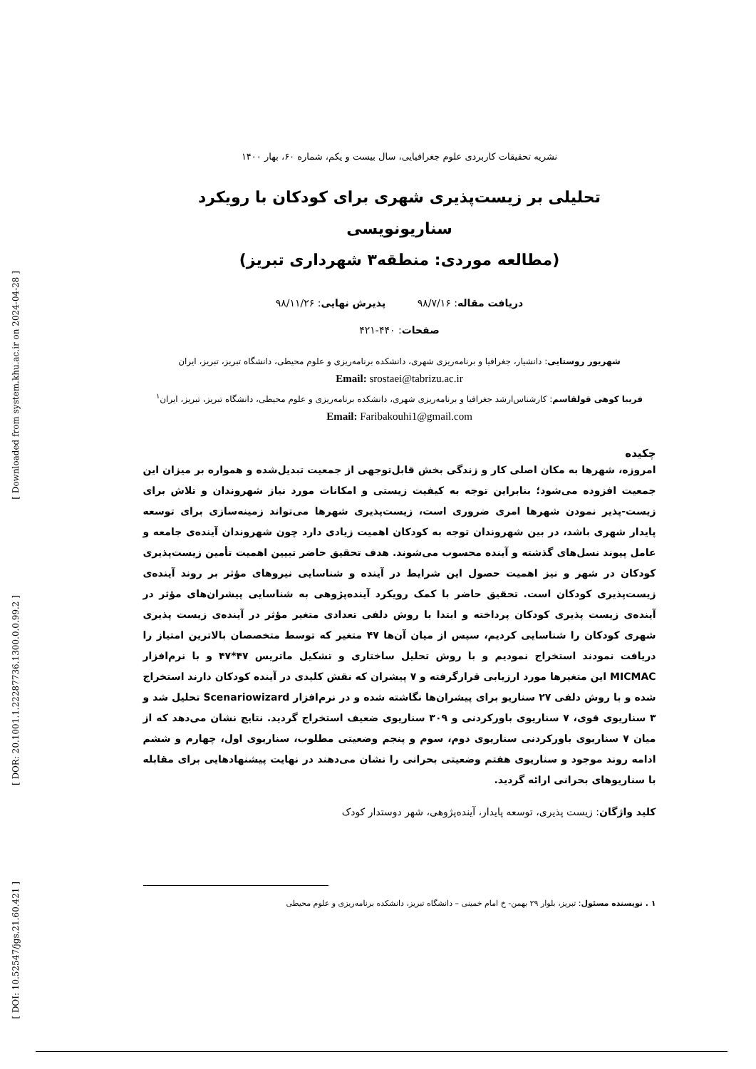[ Downloaded from system.khu.ac.ir on 2024-04-28 ]
[ DOR: 20.1001.1.22287736.1300.0.0.99.2 ]
[ DOI: 10.52547/jgs.21.60.421 ]
نشریه تحقیقات کاربردی علوم جغرافیایی، سال بیست و یکم، شماره ۶۰، بهار ۱۴۰۰
تحلیلی بر زیست‌پذیری شهری برای کودکان با رویکرد سناریونویسی
(مطالعه موردی: منطقه۳ شهرداری تبریز)
دریافت مقاله: ۹۸/۷/۱۶ پذیرش نهایی: ۹۸/۱۱/۲۶
صفحات: ۴۴۰-۴۲۱
شهریور روستایی: دانشیار، جغرافیا و برنامه‌ریزی شهری، دانشکده برنامه‌ریزی و علوم محیطی، دانشگاه تبریز، تبریز، ایران
Email: srostaei@tabrizu.ac.ir
فریبا کوهی قولقاسم: کارشناس‌ارشد جغرافیا و برنامه‌ریزی شهری، دانشکده برنامه‌ریزی و علوم محیطی، دانشگاه تبریز، تبریز، ایران<sup>۱</sup>
Email: Faribakouhi1@gmail.com
چکیده
امروزه، شهرها به مکان اصلی کار و زندگی بخش قابل‌توجهی از جمعیت تبدیل‌شده و همواره بر میزان این جمعیت افزوده می‌شود؛ بنابراین توجه به کیفیت زیستی و امکانات مورد نیاز شهروندان و تلاش برای زیست-پذیر نمودن شهرها امری ضروری است، زیست‌پذیری شهرها می‌تواند زمینه‌سازی برای توسعه پایدار شهری باشد، در بین شهروندان توجه به کودکان اهمیت زیادی دارد چون شهروندان آینده‌ی جامعه و عامل پیوند نسل‌های گذشته و آینده محسوب می‌شوند. هدف تحقیق حاضر تبیین اهمیت تأمین زیست‌پذیری کودکان در شهر و نیز اهمیت حصول این شرایط در آینده و شناسایی نیروهای مؤثر بر روند آینده‌ی زیست‌پذیری کودکان است. تحقیق حاضر با کمک رویکرد آینده‌پژوهی به شناسایی پیشران‌های مؤثر در آینده‌ی زیست پذیری کودکان پرداخته و ابتدا با روش دلفی تعدادی متغیر مؤثر در آینده‌ی زیست پذیری شهری کودکان را شناسایی کردیم، سپس از میان آن‌ها ۴۷ متغیر که توسط متخصصان بالاترین امتیاز را دریافت نمودند استخراج نمودیم و با روش تحلیل ساختاری و تشکیل ماتریس ۴۷*۴۷ و با نرم‌افزار MICMAC این متغیرها مورد ارزیابی قرارگرفته و ۷ پیشران که نقش کلیدی در آینده کودکان دارند استخراج شده و با روش دلفی ۲۷ سناریو برای پیشران‌ها نگاشته شده و در نرم‌افزار Scenariowizard تحلیل شد و ۳ سناریوی قوی، ۷ سناریوی باورکردنی و ۳۰۹ سناریوی ضعیف استخراج گردید. نتایج نشان می‌دهد که از میان ۷ سناریوی باورکردنی سناریوی دوم، سوم و پنجم وضعیتی مطلوب، سناریوی اول، چهارم و ششم ادامه روند موجود و سناریوی هفتم وضعیتی بحرانی را نشان می‌دهند در نهایت پیشنهادهایی برای مقابله با سناریوهای بحرانی ارائه گردید.
کلید واژگان: زیست پذیری، توسعه پایدار، آینده‌پژوهی، شهر دوستدار کودک
۱ . نویسنده مسئول: تبریز، بلوار ۲۹ بهمن- خ امام خمینی – دانشگاه تبریز، دانشکده برنامه‌ریزی و علوم محیطی